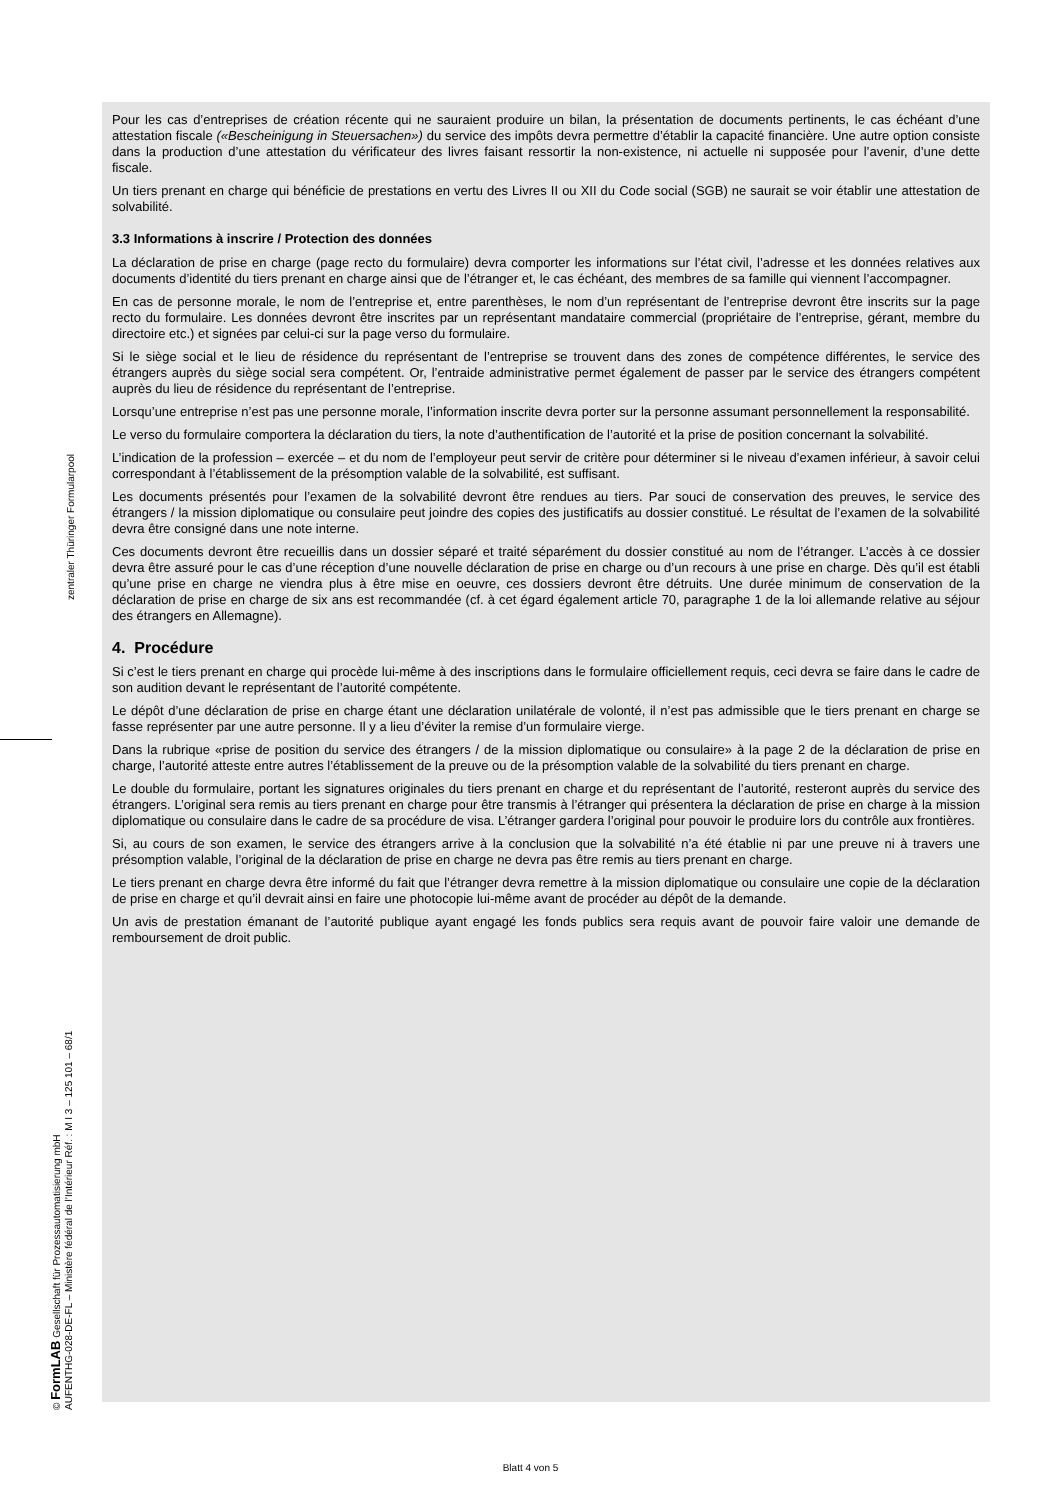Pour les cas d’entreprises de création récente qui ne sauraient produire un bilan, la présentation de documents pertinents, le cas échéant d’une attestation fiscale («Bescheinigung in Steuersachen») du service des impôts devra permettre d’établir la capacité financière. Une autre option consiste dans la production d’une attestation du vérificateur des livres faisant ressortir la non-existence, ni actuelle ni supposée pour l’avenir, d’une dette fiscale.
Un tiers prenant en charge qui bénéficie de prestations en vertu des Livres II ou XII du Code social (SGB) ne saurait se voir établir une attestation de solvabilité.
3.3 Informations à inscrire / Protection des données
La déclaration de prise en charge (page recto du formulaire) devra comporter les informations sur l’état civil, l’adresse et les données relatives aux documents d’identité du tiers prenant en charge ainsi que de l’étranger et, le cas échéant, des membres de sa famille qui viennent l’accompagner.
En cas de personne morale, le nom de l’entreprise et, entre parenthèses, le nom d’un représentant de l’entreprise devront être inscrits sur la page recto du formulaire. Les données devront être inscrites par un représentant mandataire commercial (propriétaire de l’entreprise, gérant, membre du directoire etc.) et signées par celui-ci sur la page verso du formulaire.
Si le siège social et le lieu de résidence du représentant de l’entreprise se trouvent dans des zones de compétence différentes, le service des étrangers auprès du siège social sera compétent. Or, l’entraide administrative permet également de passer par le service des étrangers compétent auprès du lieu de résidence du représentant de l’entreprise.
Lorsqu’une entreprise n’est pas une personne morale, l’information inscrite devra porter sur la personne assumant personnellement la responsabilité.
Le verso du formulaire comportera la déclaration du tiers, la note d’authentification de l’autorité et la prise de position concernant la solvabilité.
L’indication de la profession – exercée – et du nom de l’employeur peut servir de critère pour déterminer si le niveau d’examen inférieur, à savoir celui correspondant à l’établissement de la présomption valable de la solvabilité, est suffisant.
Les documents présentés pour l’examen de la solvabilité devront être rendues au tiers. Par souci de conservation des preuves, le service des étrangers / la mission diplomatique ou consulaire peut joindre des copies des justificatifs au dossier constitué. Le résultat de l’examen de la solvabilité devra être consigné dans une note interne.
Ces documents devront être recueillis dans un dossier séparé et traité séparément du dossier constitué au nom de l’étranger. L’accès à ce dossier devra être assuré pour le cas d’une réception d’une nouvelle déclaration de prise en charge ou d’un recours à une prise en charge. Dès qu’il est établi qu’une prise en charge ne viendra plus à être mise en oeuvre, ces dossiers devront être détruits. Une durée minimum de conservation de la déclaration de prise en charge de six ans est recommandée (cf. à cet égard également article 70, paragraphe 1 de la loi allemande relative au séjour des étrangers en Allemagne).
4. Procédure
Si c’est le tiers prenant en charge qui procède lui-même à des inscriptions dans le formulaire officiellement requis, ceci devra se faire dans le cadre de son audition devant le représentant de l’autorité compétente.
Le dépôt d’une déclaration de prise en charge étant une déclaration unilatérale de volonté, il n’est pas admissible que le tiers prenant en charge se fasse représenter par une autre personne. Il y a lieu d’éviter la remise d’un formulaire vierge.
Dans la rubrique «prise de position du service des étrangers / de la mission diplomatique ou consulaire» à la page 2 de la déclaration de prise en charge, l’autorité atteste entre autres l’établissement de la preuve ou de la présomption valable de la solvabilité du tiers prenant en charge.
Le double du formulaire, portant les signatures originales du tiers prenant en charge et du représentant de l’autorité, resteront auprès du service des étrangers. L’original sera remis au tiers prenant en charge pour être transmis à l’étranger qui présentera la déclaration de prise en charge à la mission diplomatique ou consulaire dans le cadre de sa procédure de visa. L’étranger gardera l’original pour pouvoir le produire lors du contrôle aux frontières.
Si, au cours de son examen, le service des étrangers arrive à la conclusion que la solvabilité n’a été établie ni par une preuve ni à travers une présomption valable, l’original de la déclaration de prise en charge ne devra pas être remis au tiers prenant en charge.
Le tiers prenant en charge devra être informé du fait que l’étranger devra remettre à la mission diplomatique ou consulaire une copie de la déclaration de prise en charge et qu’il devrait ainsi en faire une photocopie lui-même avant de procéder au dépôt de la demande.
Un avis de prestation émanant de l’autorité publique ayant engagé les fonds publics sera requis avant de pouvoir faire valoir une demande de remboursement de droit public.
zentraler Thüringer Formularpool
© FormLAB Gesellschaft für Prozessautomatisierung mbH
AUFENTHG-028-DE-FL – Ministère fédéral de l’Intérieur Réf. : M I 3 – 125 101 – 68/1
Blatt 4 von 5